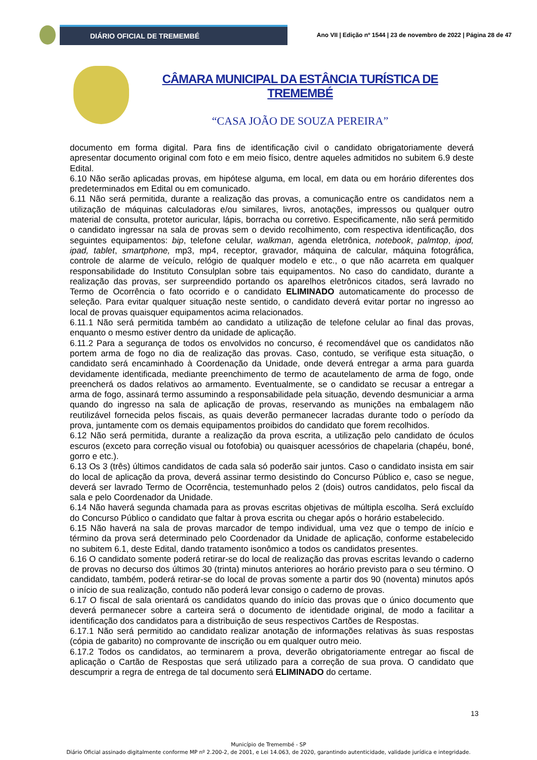DIÁRIO OFICIAL DE TREMEMBÉ
Ano VII | Edição nº 1544 | 23 de novembro de 2022 | Página 28 de 47
CÂMARA MUNICIPAL DA ESTÂNCIA TURÍSTICA DE TREMEMBÉ
“CASA JOÃO DE SOUZA PEREIRA”
documento em forma digital. Para fins de identificação civil o candidato obrigatoriamente deverá apresentar documento original com foto e em meio físico, dentre aqueles admitidos no subitem 6.9 deste Edital.
6.10 Não serão aplicadas provas, em hipótese alguma, em local, em data ou em horário diferentes dos predeterminados em Edital ou em comunicado.
6.11 Não será permitida, durante a realização das provas, a comunicação entre os candidatos nem a utilização de máquinas calculadoras e/ou similares, livros, anotações, impressos ou qualquer outro material de consulta, protetor auricular, lápis, borracha ou corretivo. Especificamente, não será permitido o candidato ingressar na sala de provas sem o devido recolhimento, com respectiva identificação, dos seguintes equipamentos: bip, telefone celular, walkman, agenda eletrônica, notebook, palmtop, ipod, ipad, tablet, smartphone, mp3, mp4, receptor, gravador, máquina de calcular, máquina fotográfica, controle de alarme de veículo, relógio de qualquer modelo e etc., o que não acarreta em qualquer responsabilidade do Instituto Consulplan sobre tais equipamentos. No caso do candidato, durante a realização das provas, ser surpreendido portando os aparelhos eletrônicos citados, será lavrado no Termo de Ocorrência o fato ocorrido e o candidato ELIMINADO automaticamente do processo de seleção. Para evitar qualquer situação neste sentido, o candidato deverá evitar portar no ingresso ao local de provas quaisquer equipamentos acima relacionados.
6.11.1 Não será permitida também ao candidato a utilização de telefone celular ao final das provas, enquanto o mesmo estiver dentro da unidade de aplicação.
6.11.2 Para a segurança de todos os envolvidos no concurso, é recomendável que os candidatos não portem arma de fogo no dia de realização das provas. Caso, contudo, se verifique esta situação, o candidato será encaminhado à Coordenação da Unidade, onde deverá entregar a arma para guarda devidamente identificada, mediante preenchimento de termo de acautelamento de arma de fogo, onde preencherá os dados relativos ao armamento. Eventualmente, se o candidato se recusar a entregar a arma de fogo, assinará termo assumindo a responsabilidade pela situação, devendo desmuniciar a arma quando do ingresso na sala de aplicação de provas, reservando as munições na embalagem não reutilizável fornecida pelos fiscais, as quais deverão permanecer lacradas durante todo o período da prova, juntamente com os demais equipamentos proibidos do candidato que forem recolhidos.
6.12 Não será permitida, durante a realização da prova escrita, a utilização pelo candidato de óculos escuros (exceto para correção visual ou fotofobia) ou quaisquer acessórios de chapelaria (chapéu, boné, gorro e etc.).
6.13 Os 3 (três) últimos candidatos de cada sala só poderão sair juntos. Caso o candidato insista em sair do local de aplicação da prova, deverá assinar termo desistindo do Concurso Público e, caso se negue, deverá ser lavrado Termo de Ocorrência, testemunhado pelos 2 (dois) outros candidatos, pelo fiscal da sala e pelo Coordenador da Unidade.
6.14 Não haverá segunda chamada para as provas escritas objetivas de múltipla escolha. Será excluído do Concurso Público o candidato que faltar à prova escrita ou chegar após o horário estabelecido.
6.15 Não haverá na sala de provas marcador de tempo individual, uma vez que o tempo de início e término da prova será determinado pelo Coordenador da Unidade de aplicação, conforme estabelecido no subitem 6.1, deste Edital, dando tratamento isonômico a todos os candidatos presentes.
6.16 O candidato somente poderá retirar-se do local de realização das provas escritas levando o caderno de provas no decurso dos últimos 30 (trinta) minutos anteriores ao horário previsto para o seu término. O candidato, também, poderá retirar-se do local de provas somente a partir dos 90 (noventa) minutos após o início de sua realização, contudo não poderá levar consigo o caderno de provas.
6.17 O fiscal de sala orientará os candidatos quando do início das provas que o único documento que deverá permanecer sobre a carteira será o documento de identidade original, de modo a facilitar a identificação dos candidatos para a distribuição de seus respectivos Cartões de Respostas.
6.17.1 Não será permitido ao candidato realizar anotação de informações relativas às suas respostas (cópia de gabarito) no comprovante de inscrição ou em qualquer outro meio.
6.17.2 Todos os candidatos, ao terminarem a prova, deverão obrigatoriamente entregar ao fiscal de aplicação o Cartão de Respostas que será utilizado para a correção de sua prova. O candidato que descumprir a regra de entrega de tal documento será ELIMINADO do certame.
13
Município de Tremembé - SP
Diário Oficial assinado digitalmente conforme MP nº 2.200-2, de 2001, e Lei 14.063, de 2020, garantindo autenticidade, validade jurídica e integridade.